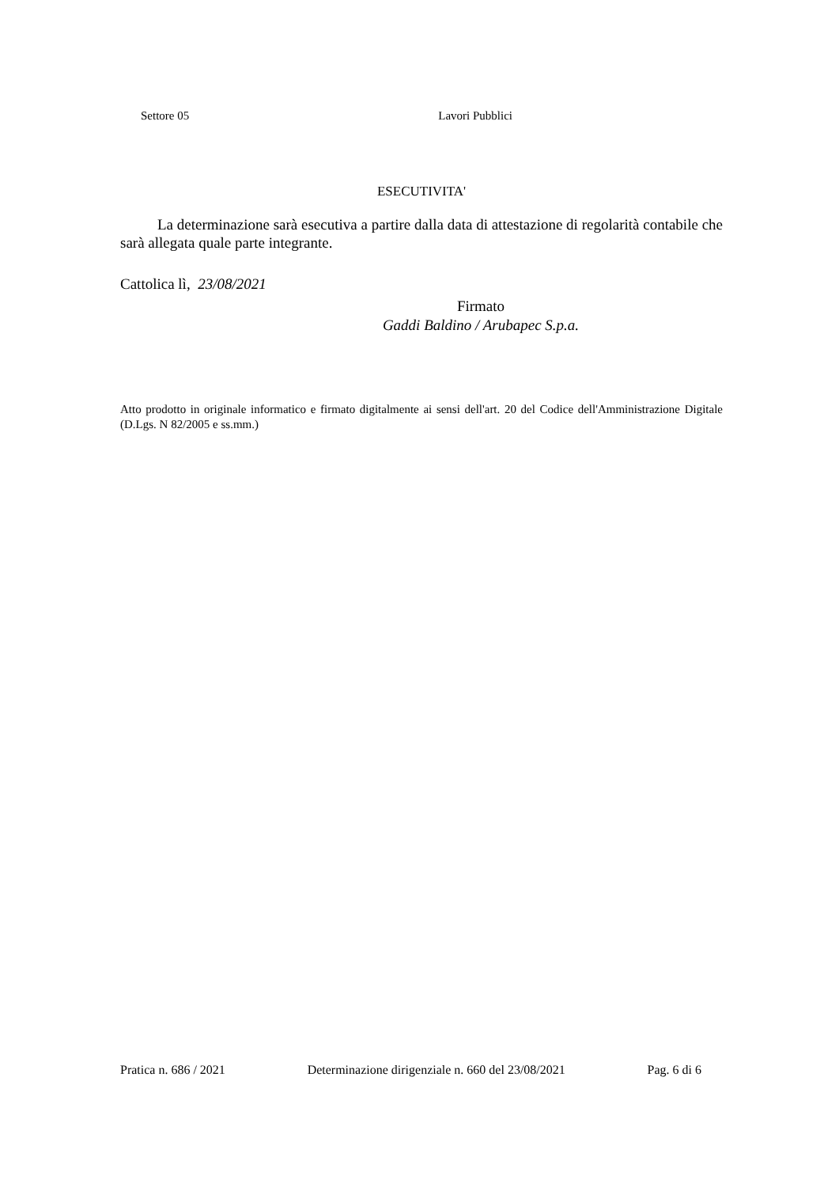Settore 05 Lavori Pubblici
ESECUTIVITA'
La determinazione sarà esecutiva a partire dalla data di attestazione di regolarità contabile che sarà allegata quale parte integrante.
Cattolica lì, 23/08/2021
Firmato
Gaddi Baldino / Arubapec S.p.a.
Atto prodotto in originale informatico e firmato digitalmente ai sensi dell'art. 20 del Codice dell'Amministrazione Digitale (D.Lgs. N 82/2005 e ss.mm.)
Pratica n. 686 / 2021 Determinazione dirigenziale n. 660 del 23/08/2021 Pag. 6 di 6